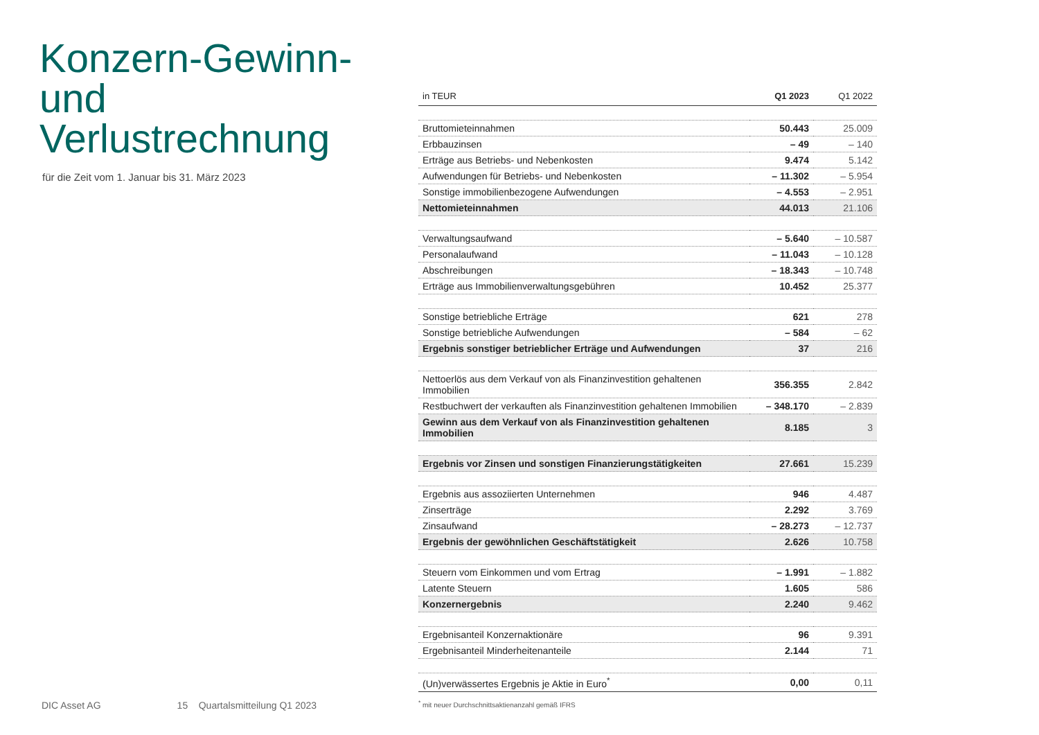Konzern-Gewinn-
und Verlustrechnung
für die Zeit vom 1. Januar bis 31. März 2023
| in TEUR | Q1 2023 | Q1 2022 |
| --- | --- | --- |
| Bruttomieteinnahmen | 50.443 | 25.009 |
| Erbbauzinsen | – 49 | – 140 |
| Erträge aus Betriebs- und Nebenkosten | 9.474 | 5.142 |
| Aufwendungen für Betriebs- und Nebenkosten | – 11.302 | – 5.954 |
| Sonstige immobilienbezogene Aufwendungen | – 4.553 | – 2.951 |
| Nettomieteinnahmen | 44.013 | 21.106 |
| Verwaltungsaufwand | – 5.640 | – 10.587 |
| Personalaufwand | – 11.043 | – 10.128 |
| Abschreibungen | – 18.343 | – 10.748 |
| Erträge aus Immobilienverwaltungsgebühren | 10.452 | 25.377 |
| Sonstige betriebliche Erträge | 621 | 278 |
| Sonstige betriebliche Aufwendungen | – 584 | – 62 |
| Ergebnis sonstiger betrieblicher Erträge und Aufwendungen | 37 | 216 |
| Nettoerlös aus dem Verkauf von als Finanzinvestition gehaltenen Immobilien | 356.355 | 2.842 |
| Restbuchwert der verkauften als Finanzinvestition gehaltenen Immobilien | – 348.170 | – 2.839 |
| Gewinn aus dem Verkauf von als Finanzinvestition gehaltenen Immobilien | 8.185 | 3 |
| Ergebnis vor Zinsen und sonstigen Finanzierungstätigkeiten | 27.661 | 15.239 |
| Ergebnis aus assoziierten Unternehmen | 946 | 4.487 |
| Zinserträge | 2.292 | 3.769 |
| Zinsaufwand | – 28.273 | – 12.737 |
| Ergebnis der gewöhnlichen Geschäftstätigkeit | 2.626 | 10.758 |
| Steuern vom Einkommen und vom Ertrag | – 1.991 | – 1.882 |
| Latente Steuern | 1.605 | 586 |
| Konzernergebnis | 2.240 | 9.462 |
| Ergebnisanteil Konzernaktionäre | 96 | 9.391 |
| Ergebnisanteil Minderheitenanteile | 2.144 | 71 |
| (Un)verwässertes Ergebnis je Aktie in Euro<sup>*</sup> | 0,00 | 0,11 |
<sup>*</sup> mit neuer Durchschnittsaktienanzahl gemäß IFRS
DIC Asset AG 15 Quartalsmitteilung Q1 2023